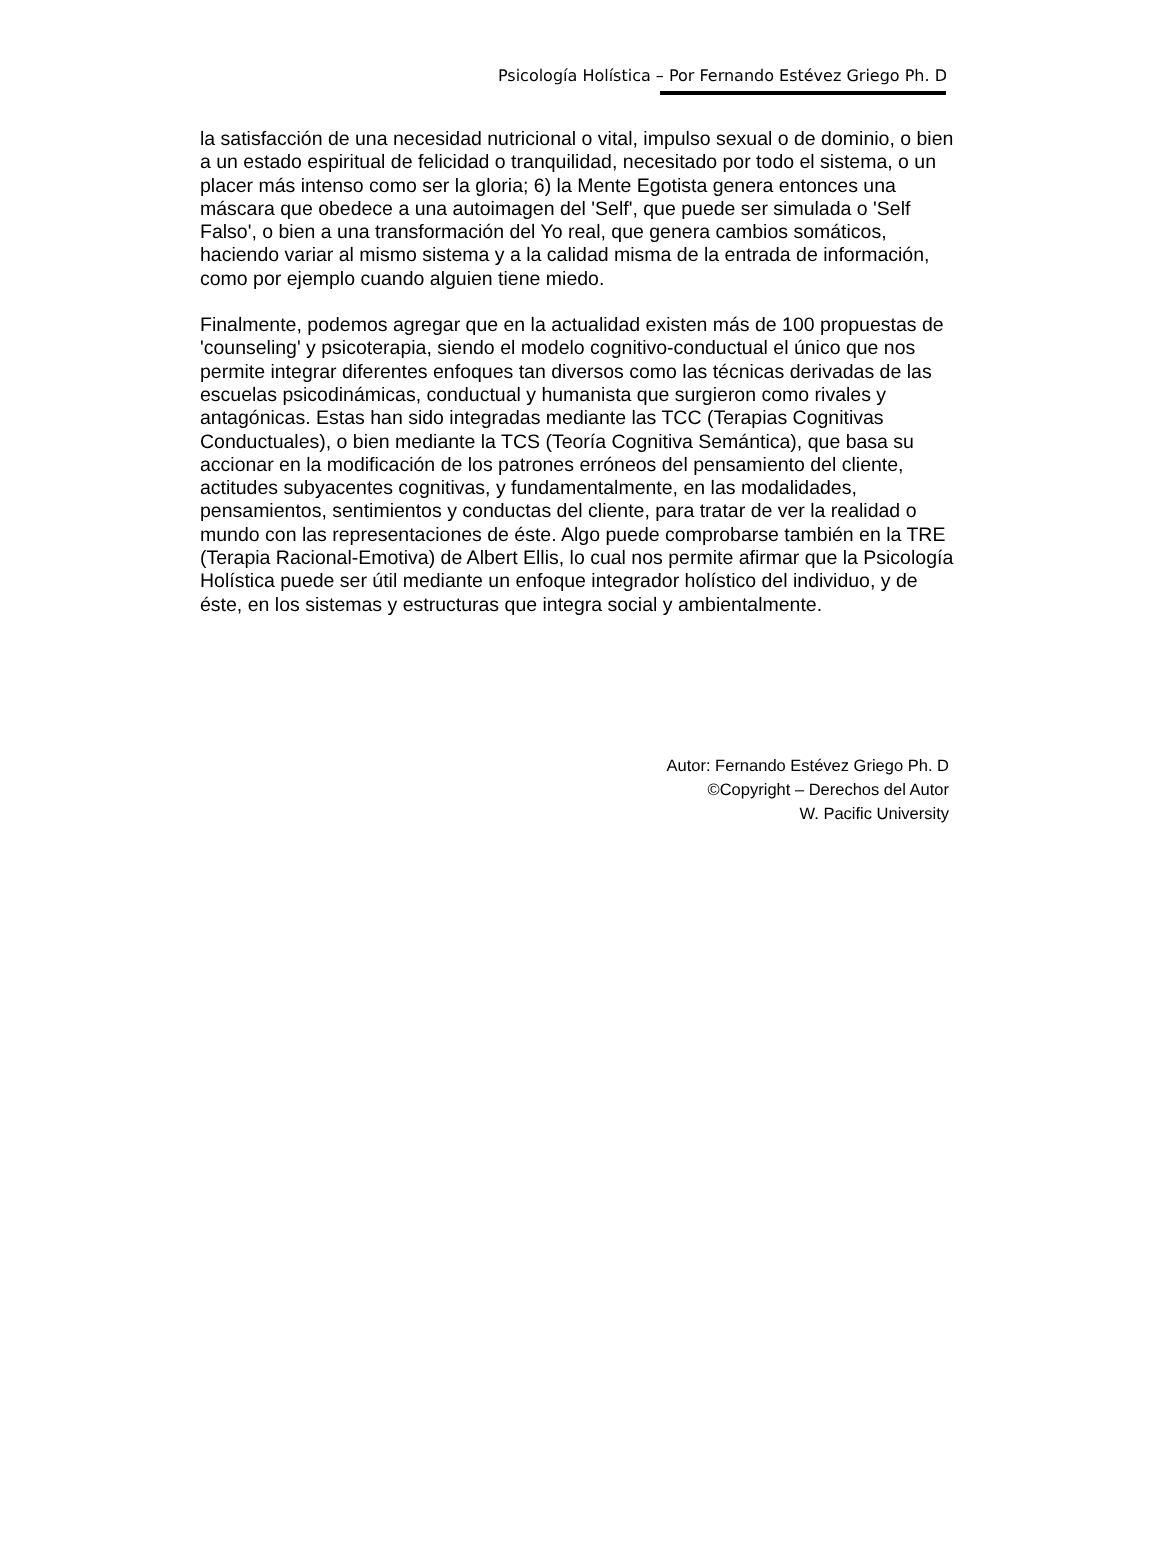Psicología Holística – Por Fernando Estévez Griego Ph. D
la satisfacción de una necesidad nutricional o vital, impulso sexual o de dominio, o bien a un estado espiritual de felicidad o tranquilidad, necesitado por todo el sistema, o un placer más intenso como ser la gloria; 6) la Mente Egotista genera entonces una máscara que obedece a una autoimagen del 'Self', que puede ser simulada o 'Self Falso', o bien a una transformación del Yo real, que genera cambios somáticos, haciendo variar al mismo sistema y a la calidad misma de la entrada de información, como por ejemplo cuando alguien tiene miedo.
Finalmente, podemos agregar que en la actualidad existen más de 100 propuestas de 'counseling' y psicoterapia, siendo el modelo cognitivo-conductual el único que nos permite integrar diferentes enfoques tan diversos como las técnicas derivadas de las escuelas psicodinámicas, conductual y humanista que surgieron como rivales y antagónicas. Estas han sido integradas mediante las TCC (Terapias Cognitivas Conductuales), o bien mediante la TCS (Teoría Cognitiva Semántica), que basa su accionar en la modificación de los patrones erróneos del pensamiento del cliente, actitudes subyacentes cognitivas, y fundamentalmente, en las modalidades, pensamientos, sentimientos y conductas del cliente, para tratar de ver la realidad o mundo con las representaciones de éste. Algo puede comprobarse también en la TRE (Terapia Racional-Emotiva) de Albert Ellis, lo cual nos permite afirmar que la Psicología Holística puede ser útil mediante un enfoque integrador holístico del individuo, y de éste, en los sistemas y estructuras que integra social y ambientalmente.
Autor: Fernando Estévez Griego Ph. D
©Copyright – Derechos del Autor
W. Pacific University